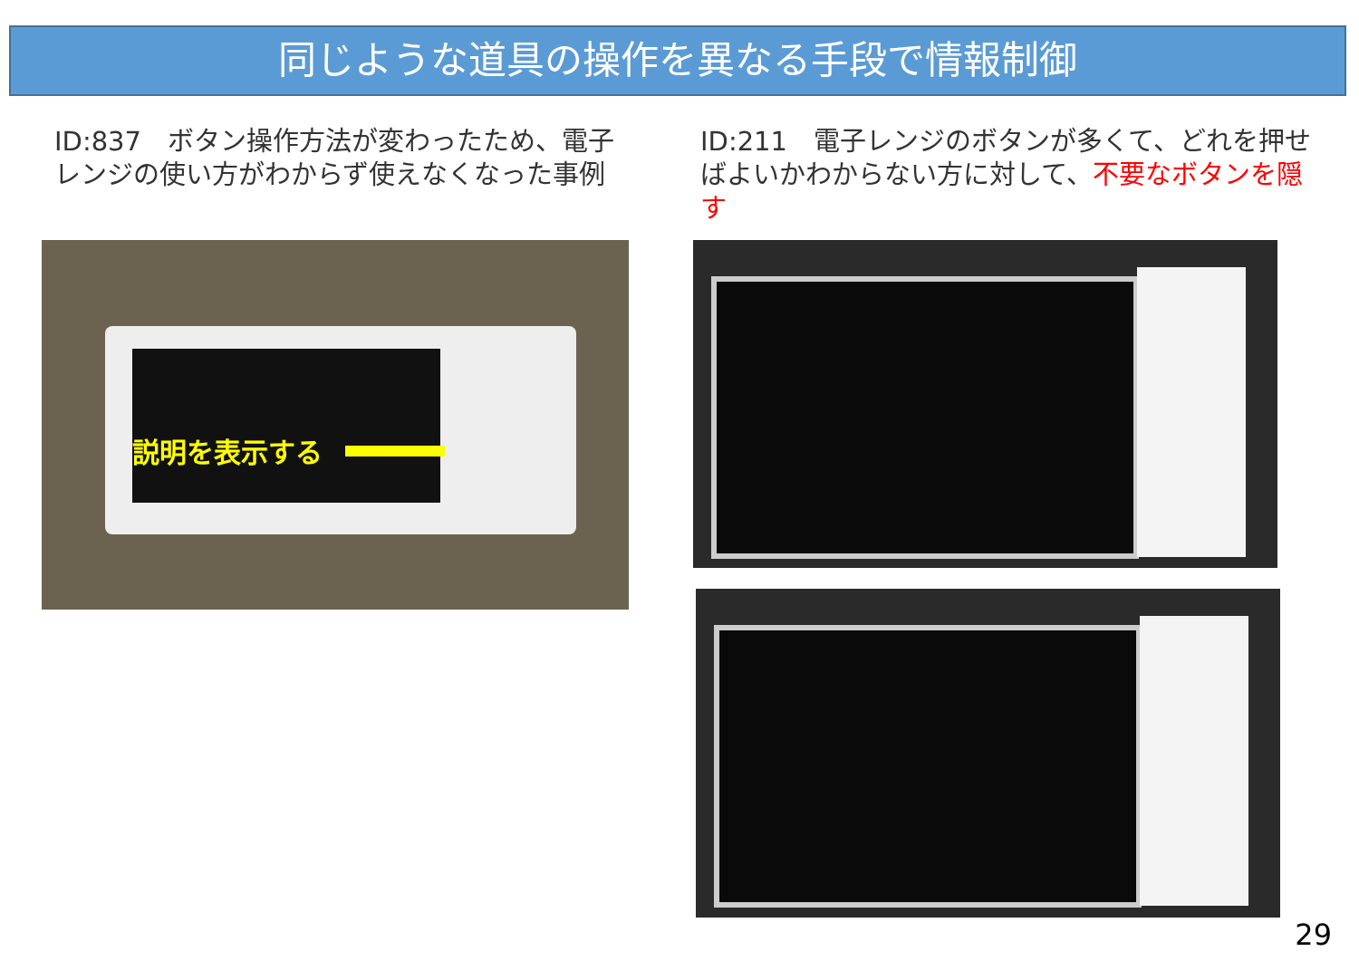同じような道具の操作を異なる手段で情報制御
ID:837　ボタン操作方法が変わったため、電子レンジの使い方がわからず使えなくなった事例
ID:211　電子レンジのボタンが多くて、どれを押せばよいかわからない方に対して、不要なボタンを隠す
説明を表示する
29